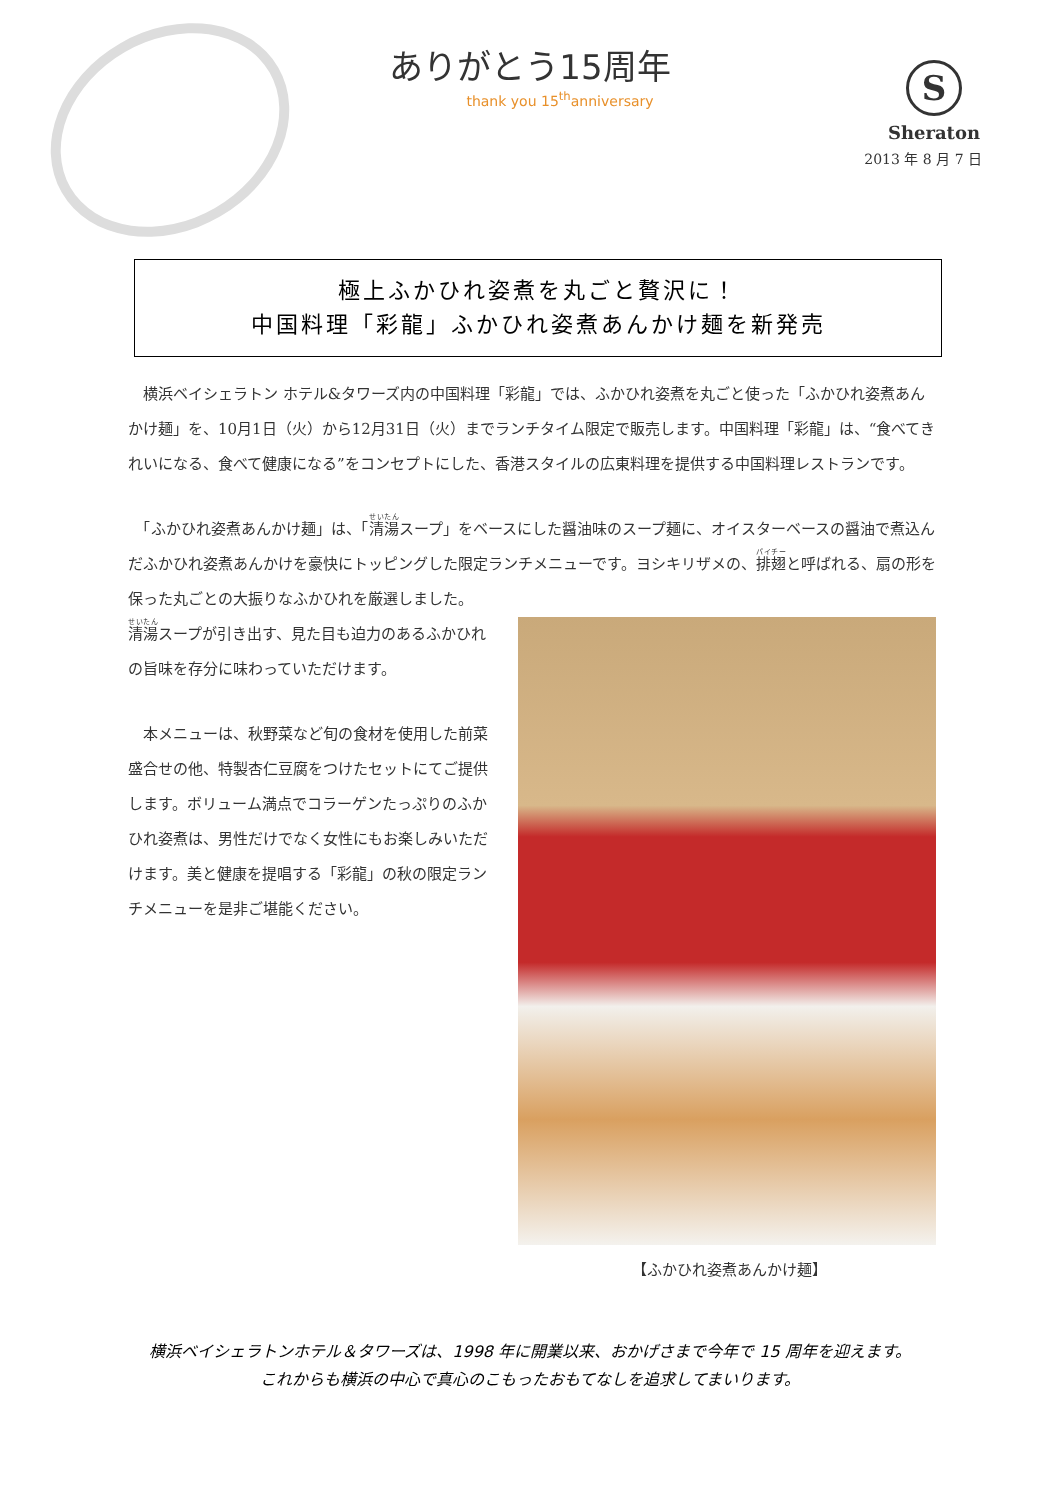ありがとう15周年
thank you 15<sup>th</sup>anniversary
S
Sheraton
2013 年 8 月 7 日
極上ふかひれ姿煮を丸ごと贅沢に！
中国料理「彩龍」ふかひれ姿煮あんかけ麺を新発売
　横浜ベイシェラトン ホテル&タワーズ内の中国料理「彩龍」では、ふかひれ姿煮を丸ごと使った「ふかひれ姿煮あんかけ麺」を、10月1日（火）から12月31日（火）までランチタイム限定で販売します。中国料理「彩龍」は、“食べてきれいになる、食べて健康になる”をコンセプトにした、香港スタイルの広東料理を提供する中国料理レストランです。
　「ふかひれ姿煮あんかけ麺」は、「清湯スープ」をベースにした醤油味のスープ麺に、オイスターベースの醤油で煮込んだふかひれ姿煮あんかけを豪快にトッピングした限定ランチメニューです。ヨシキリザメの、排翅と呼ばれる、扇の形を保った丸ごとの大振りなふかひれを厳選しました。
清湯スープが引き出す、見た目も迫力のあるふかひれの旨味を存分に味わっていただけます。
　本メニューは、秋野菜など旬の食材を使用した前菜盛合せの他、特製杏仁豆腐をつけたセットにてご提供します。ボリューム満点でコラーゲンたっぷりのふかひれ姿煮は、男性だけでなく女性にもお楽しみいただけます。美と健康を提唱する「彩龍」の秋の限定ランチメニューを是非ご堪能ください。
【ふかひれ姿煮あんかけ麺】
横浜ベイシェラトンホテル＆タワーズは、1998 年に開業以来、おかげさまで今年で 15 周年を迎えます。
これからも横浜の中心で真心のこもったおもてなしを追求してまいります。